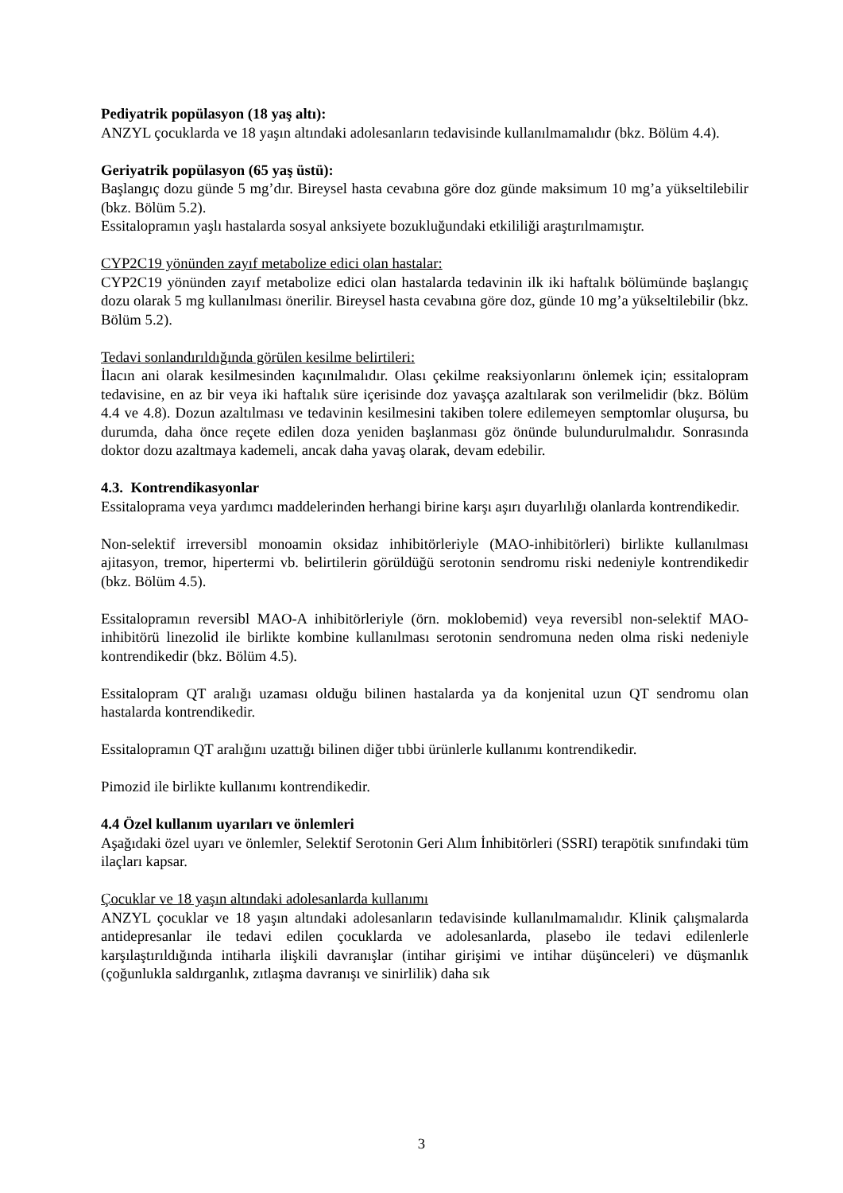Pediyatrik popülasyon (18 yaş altı):
ANZYL çocuklarda ve 18 yaşın altındaki adolesanların tedavisinde kullanılmamalıdır (bkz. Bölüm 4.4).
Geriyatrik popülasyon (65 yaş üstü):
Başlangıç dozu günde 5 mg’dır. Bireysel hasta cevabına göre doz günde maksimum 10 mg’a yükseltilebilir (bkz. Bölüm 5.2).
Essitalopramın yaşlı hastalarda sosyal anksiyete bozukluğundaki etkililiği araştırılmamıştır.
CYP2C19 yönünden zayıf metabolize edici olan hastalar:
CYP2C19 yönünden zayıf metabolize edici olan hastalarda tedavinin ilk iki haftalık bölümünde başlangıç dozu olarak 5 mg kullanılması önerilir. Bireysel hasta cevabına göre doz, günde 10 mg’a yükseltilebilir (bkz. Bölüm 5.2).
Tedavi sonlandırıldığında görülen kesilme belirtileri:
İlacın ani olarak kesilmesinden kaçınılmalıdır. Olası çekilme reaksiyonlarını önlemek için; essitalopram tedavisine, en az bir veya iki haftalık süre içerisinde doz yavaşça azaltılarak son verilmelidir (bkz. Bölüm 4.4 ve 4.8). Dozun azaltılması ve tedavinin kesilmesini takiben tolere edilemeyen semptomlar oluşursa, bu durumda, daha önce reçete edilen doza yeniden başlanması göz önünde bulundurulmalıdır. Sonrasında doktor dozu azaltmaya kademeli, ancak daha yavaş olarak, devam edebilir.
4.3. Kontrendikasyonlar
Essitaloprama veya yardımcı maddelerinden herhangi birine karşı aşırı duyarlılığı olanlarda kontrendikedir.
Non-selektif irreversibl monoamin oksidaz inhibitörleriyle (MAO-inhibitörleri) birlikte kullanılması ajitasyon, tremor, hipertermi vb. belirtilerin görüldüğü serotonin sendromu riski nedeniyle kontrendikedir (bkz. Bölüm 4.5).
Essitalopramın reversibl MAO-A inhibitörleriyle (örn. moklobemid) veya reversibl non-selektif MAO-inhibitörü linezolid ile birlikte kombine kullanılması serotonin sendromuna neden olma riski nedeniyle kontrendikedir (bkz. Bölüm 4.5).
Essitalopram QT aralığı uzaması olduğu bilinen hastalarda ya da konjenital uzun QT sendromu olan hastalarda kontrendikedir.
Essitalopramın QT aralığını uzattığı bilinen diğer tıbbi ürünlerle kullanımı kontrendikedir.
Pimozid ile birlikte kullanımı kontrendikedir.
4.4 Özel kullanım uyarıları ve önlemleri
Aşağıdaki özel uyarı ve önlemler, Selektif Serotonin Geri Alım İnhibitörleri (SSRI) terapötik sınıfındaki tüm ilaçları kapsar.
Çocuklar ve 18 yaşın altındaki adolesanlarda kullanımı
ANZYL çocuklar ve 18 yaşın altındaki adolesanların tedavisinde kullanılmamalıdır. Klinik çalışmalarda antidepresanlar ile tedavi edilen çocuklarda ve adolesanlarda, plasebo ile tedavi edilenlerle karşılaştırıldığında intiharla ilişkili davranışlar (intihar girişimi ve intihar düşünceleri) ve düşmanlık (çoğunlukla saldırganlık, zıtlaşma davranışı ve sinirlilik) daha sık
3